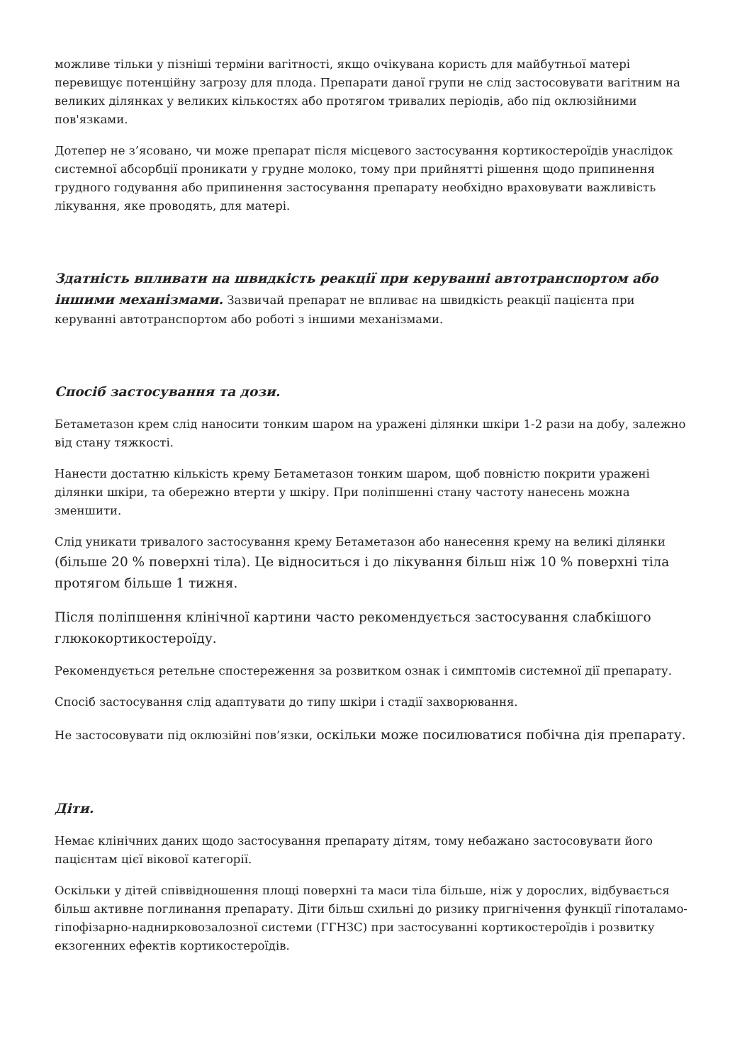можливе тільки у пізніші терміни вагітності, якщо очікувана користь для майбутньої матері перевищує потенційну загрозу для плода. Препарати даної групи не слід застосовувати вагітним на великих ділянках у великих кількостях або протягом тривалих періодів, або під оклюзійними пов'язками.
Дотепер не з’ясовано, чи може препарат після місцевого застосування кортикостероїдів унаслідок системної абсорбції проникати у грудне молоко, тому при прийнятті рішення щодо припинення грудного годування або припинення застосування препарату необхідно враховувати важливість лікування, яке проводять, для матері.
Здатність впливати на швидкість реакції при керуванні автотранспортом або іншими механізмами. Зазвичай препарат не впливає на швидкість реакції пацієнта при керуванні автотранспортом або роботі з іншими механізмами.
Спосіб застосування та дози.
Бетаметазон крем слід наносити тонким шаром на уражені ділянки шкіри 1-2 рази на добу, залежно від стану тяжкості.
Нанести достатню кількість крему Бетаметазон тонким шаром, щоб повністю покрити уражені ділянки шкіри, та обережно втерти у шкіру. При поліпшенні стану частоту нанесень можна зменшити.
Слід уникати тривалого застосування крему Бетаметазон або нанесення крему на великі ділянки (більше 20 % поверхні тіла). Це відноситься і до лікування більш ніж 10 % поверхні тіла протягом більше 1 тижня.
Після поліпшення клінічної картини часто рекомендується застосування слабкішого глюкокортикостероїду.
Рекомендується ретельне спостереження за розвитком ознак і симптомів системної дії препарату.
Спосіб застосування слід адаптувати до типу шкіри і стадії захворювання.
Не застосовувати під оклюзійні пов’язки, оскільки може посилюватися побічна дія препарату.
Діти.
Немає клінічних даних щодо застосування препарату дітям, тому небажано застосовувати його пацієнтам цієї вікової категорії.
Оскільки у дітей співвідношення площі поверхні та маси тіла більше, ніж у дорослих, відбувається більш активне поглинання препарату. Діти більш схильні до ризику пригнічення функції гіпоталамо-гіпофізарно-наднирковозалозної системи (ГГНЗС) при застосуванні кортикостероїдів і розвитку екзогенних ефектів кортикостероїдів.